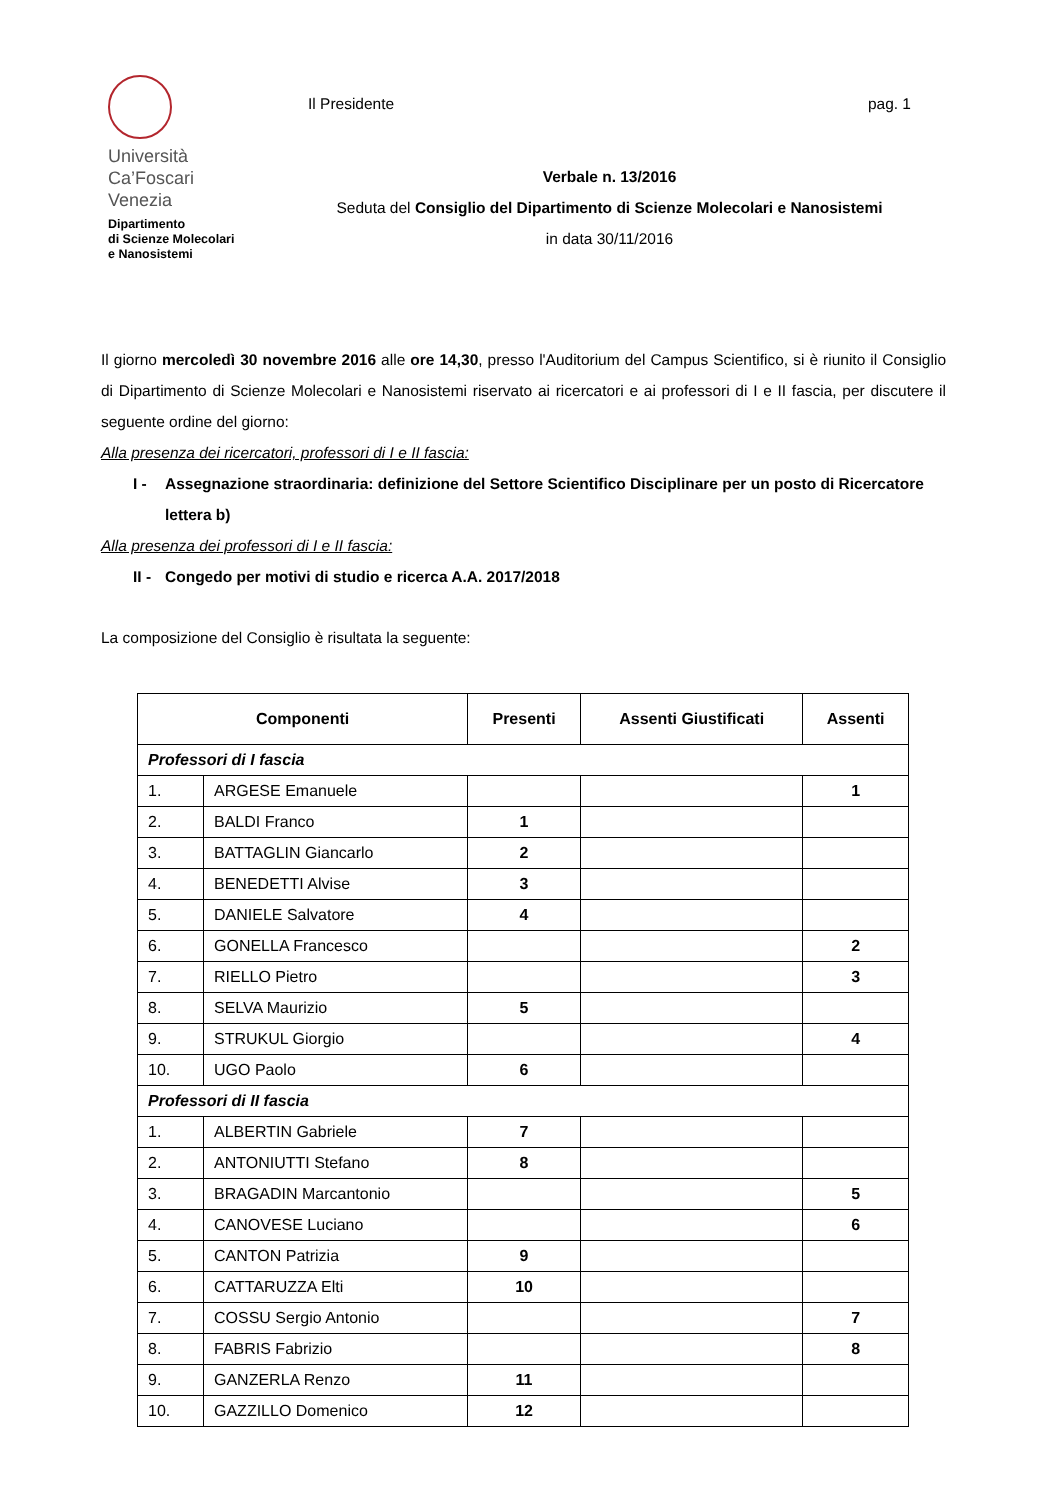Università
Ca’Foscari
Venezia
Dipartimento
di Scienze Molecolari
e Nanosistemi
Il Presidente pag. 1
Verbale n. 13/2016
Seduta del Consiglio del Dipartimento di Scienze Molecolari e Nanosistemi
in data 30/11/2016
Il giorno mercoledì 30 novembre 2016 alle ore 14,30, presso l'Auditorium del Campus Scientifico, si è riunito il Consiglio di Dipartimento di Scienze Molecolari e Nanosistemi riservato ai ricercatori e ai professori di I e II fascia, per discutere il seguente ordine del giorno:
Alla presenza dei ricercatori, professori di I e II fascia:
I - Assegnazione straordinaria: definizione del Settore Scientifico Disciplinare per un posto di Ricercatore lettera b)
Alla presenza dei professori di I e II fascia:
II - Congedo per motivi di studio e ricerca A.A. 2017/2018
La composizione del Consiglio è risultata la seguente:
| Componenti | | Presenti | Assenti Giustificati | Assenti |
| --- | --- | --- | --- | --- |
| Professori di I fascia | | | | |
| 1. | ARGESE Emanuele | | | 1 |
| 2. | BALDI Franco | 1 | | |
| 3. | BATTAGLIN Giancarlo | 2 | | |
| 4. | BENEDETTI Alvise | 3 | | |
| 5. | DANIELE Salvatore | 4 | | |
| 6. | GONELLA Francesco | | | 2 |
| 7. | RIELLO Pietro | | | 3 |
| 8. | SELVA Maurizio | 5 | | |
| 9. | STRUKUL Giorgio | | | 4 |
| 10. | UGO Paolo | 6 | | |
| Professori di II fascia | | | | |
| 1. | ALBERTIN Gabriele | 7 | | |
| 2. | ANTONIUTTI Stefano | 8 | | |
| 3. | BRAGADIN Marcantonio | | | 5 |
| 4. | CANOVESE Luciano | | | 6 |
| 5. | CANTON Patrizia | 9 | | |
| 6. | CATTARUZZA Elti | 10 | | |
| 7. | COSSU Sergio Antonio | | | 7 |
| 8. | FABRIS Fabrizio | | | 8 |
| 9. | GANZERLA Renzo | 11 | | |
| 10. | GAZZILLO Domenico | 12 | | |